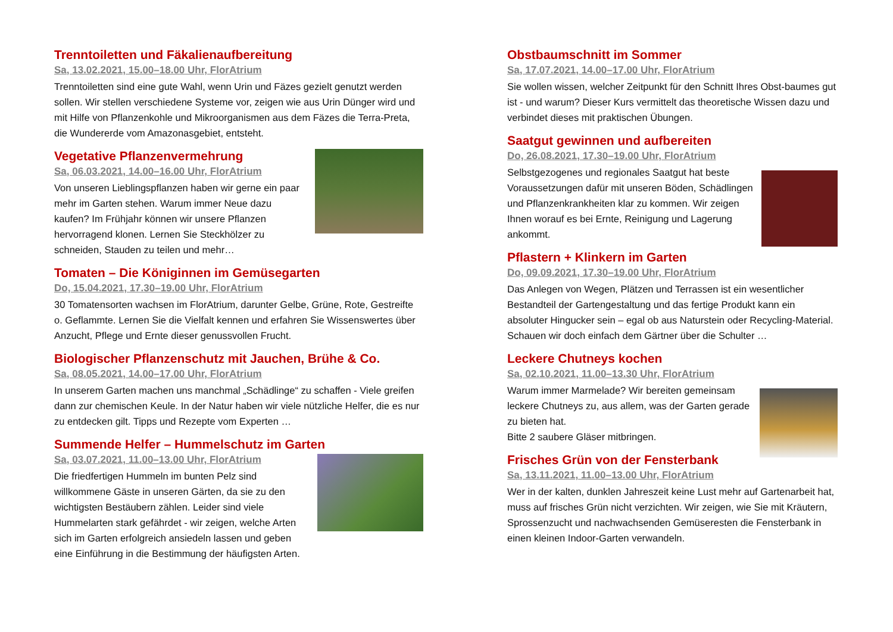Trenntoiletten und Fäkalienaufbereitung
Sa, 13.02.2021, 15.00–18.00 Uhr, FlorAtrium
Trenntoiletten sind eine gute Wahl, wenn Urin und Fäzes gezielt genutzt werden sollen. Wir stellen verschiedene Systeme vor, zeigen wie aus Urin Dünger wird und mit Hilfe von Pflanzenkohle und Mikroorganismen aus dem Fäzes die Terra-Preta, die Wundererde vom Amazonasgebiet, entsteht.
Vegetative Pflanzenvermehrung
Sa, 06.03.2021, 14.00–16.00 Uhr, FlorAtrium
Von unseren Lieblingspflanzen haben wir gerne ein paar mehr im Garten stehen. Warum immer Neue dazu kaufen? Im Frühjahr können wir unsere Pflanzen hervorragend klonen. Lernen Sie Steckhölzer zu schneiden, Stauden zu teilen und mehr…
Tomaten – Die Königinnen im Gemüsegarten
Do, 15.04.2021, 17.30–19.00 Uhr, FlorAtrium
30 Tomatensorten wachsen im FlorAtrium, darunter Gelbe, Grüne, Rote, Gestreifte o. Geflammte. Lernen Sie die Vielfalt kennen und erfahren Sie Wissenswertes über Anzucht, Pflege und Ernte dieser genussvollen Frucht.
Biologischer Pflanzenschutz mit Jauchen, Brühe & Co.
Sa, 08.05.2021, 14.00–17.00 Uhr, FlorAtrium
In unserem Garten machen uns manchmal „Schädlinge“ zu schaffen - Viele greifen dann zur chemischen Keule. In der Natur haben wir viele nützliche Helfer, die es nur zu entdecken gilt. Tipps und Rezepte vom Experten …
Summende Helfer – Hummelschutz im Garten
Sa, 03.07.2021, 11.00–13.00 Uhr, FlorAtrium
Die friedfertigen Hummeln im bunten Pelz sind willkommene Gäste in unseren Gärten, da sie zu den wichtigsten Bestäubern zählen. Leider sind viele Hummelarten stark gefährdet - wir zeigen, welche Arten sich im Garten erfolgreich ansiedeln lassen und geben eine Einführung in die Bestimmung der häufigsten Arten.
Obstbaumschnitt im Sommer
Sa, 17.07.2021, 14.00–17.00 Uhr, FlorAtrium
Sie wollen wissen, welcher Zeitpunkt für den Schnitt Ihres Obst-baumes gut ist - und warum? Dieser Kurs vermittelt das theoretische Wissen dazu und verbindet dieses mit praktischen Übungen.
Saatgut gewinnen und aufbereiten
Do, 26.08.2021, 17.30–19.00 Uhr, FlorAtrium
Selbstgezogenes und regionales Saatgut hat beste Voraussetzungen dafür mit unseren Böden, Schädlingen und Pflanzenkrankheiten klar zu kommen. Wir zeigen Ihnen worauf es bei Ernte, Reinigung und Lagerung ankommt.
Pflastern + Klinkern im Garten
Do, 09.09.2021, 17.30–19.00 Uhr, FlorAtrium
Das Anlegen von Wegen, Plätzen und Terrassen ist ein wesentlicher Bestandteil der Gartengestaltung und das fertige Produkt kann ein absoluter Hingucker sein – egal ob aus Naturstein oder Recycling-Material. Schauen wir doch einfach dem Gärtner über die Schulter …
Leckere Chutneys kochen
Sa, 02.10.2021, 11.00–13.30 Uhr, FlorAtrium
Warum immer Marmelade? Wir bereiten gemeinsam leckere Chutneys zu, aus allem, was der Garten gerade zu bieten hat.
Bitte 2 saubere Gläser mitbringen.
Frisches Grün von der Fensterbank
Sa, 13.11.2021, 11.00–13.00 Uhr, FlorAtrium
Wer in der kalten, dunklen Jahreszeit keine Lust mehr auf Gartenarbeit hat, muss auf frisches Grün nicht verzichten. Wir zeigen, wie Sie mit Kräutern, Sprossenzucht und nachwachsenden Gemüseresten die Fensterbank in einen kleinen Indoor-Garten verwandeln.